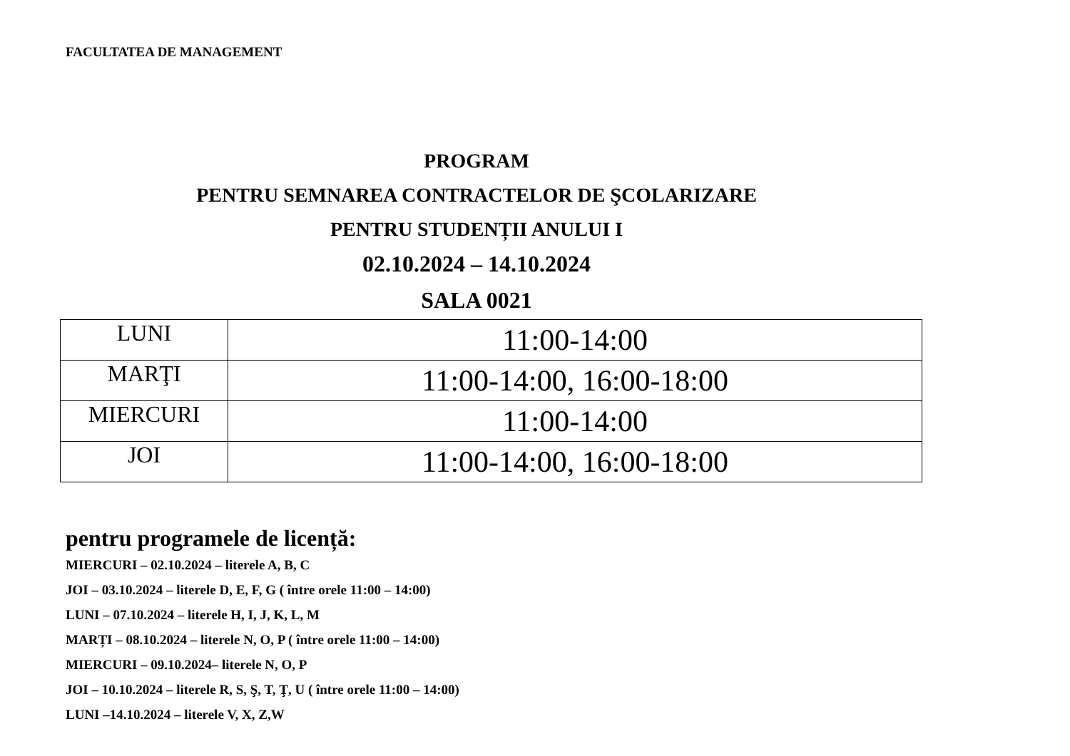FACULTATEA DE MANAGEMENT
PROGRAM
PENTRU SEMNAREA CONTRACTELOR DE ŞCOLARIZARE
PENTRU STUDENȚII ANULUI I
02.10.2024 – 14.10.2024
SALA 0021
| LUNI | 11:00-14:00 |
| MARŢI | 11:00-14:00, 16:00-18:00 |
| MIERCURI | 11:00-14:00 |
| JOI | 11:00-14:00, 16:00-18:00 |
pentru programele de licență:
MIERCURI – 02.10.2024 – literele A, B, C
JOI – 03.10.2024 – literele D, E, F, G ( între orele 11:00 – 14:00)
LUNI – 07.10.2024 – literele H, I, J, K, L, M
MARȚI – 08.10.2024 – literele N, O, P ( între orele 11:00 – 14:00)
MIERCURI – 09.10.2024– literele N, O, P
JOI – 10.10.2024 – literele R, S, Ş, T, Ţ, U ( între orele 11:00 – 14:00)
LUNI –14.10.2024 – literele V, X, Z,W